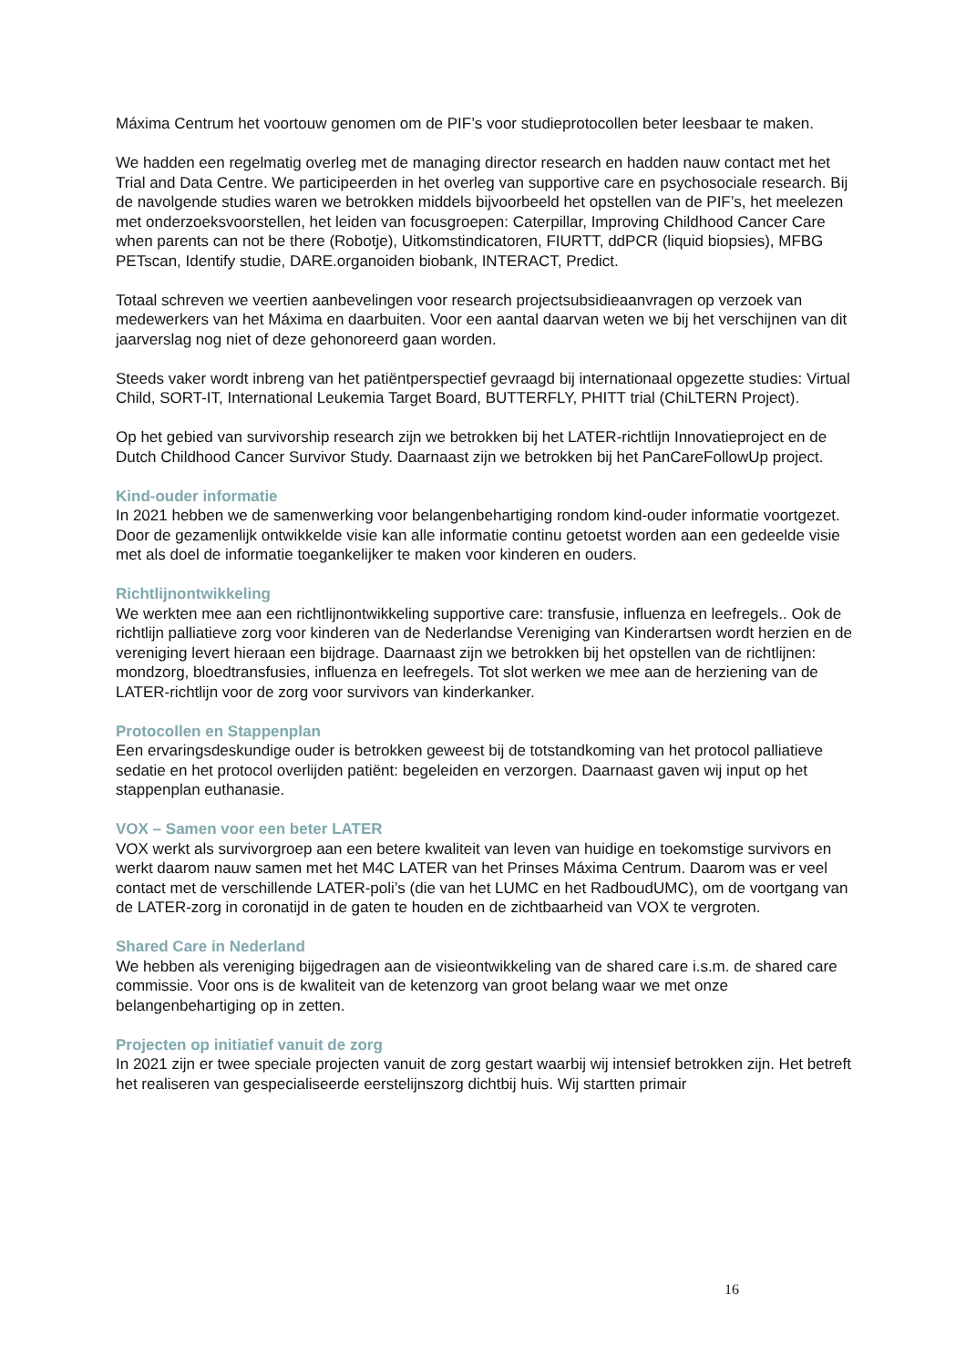Máxima Centrum het voortouw genomen om de PIF’s voor studieprotocollen beter leesbaar te maken.
We hadden een regelmatig overleg met de managing director research en hadden nauw contact met het Trial and Data Centre. We participeerden in het overleg van supportive care en psychosociale research. Bij de navolgende studies waren we betrokken middels bijvoorbeeld het opstellen van de PIF’s, het meelezen met onderzoeksvoorstellen, het leiden van focusgroepen: Caterpillar, Improving Childhood Cancer Care when parents can not be there (Robotje), Uitkomstindicatoren, FIURTT, ddPCR (liquid biopsies), MFBG PETscan, Identify studie, DARE.organoiden biobank, INTERACT, Predict.
Totaal schreven we veertien aanbevelingen voor research projectsubsidieaanvragen op verzoek van medewerkers van het Máxima en daarbuiten. Voor een aantal daarvan weten we bij het verschijnen van dit jaarverslag nog niet of deze gehonoreerd gaan worden.
Steeds vaker wordt inbreng van het patiëntperspectief gevraagd bij internationaal opgezette studies: Virtual Child, SORT-IT, International Leukemia Target Board, BUTTERFLY, PHITT trial (ChiLTERN Project).
Op het gebied van survivorship research zijn we betrokken bij het LATER-richtlijn Innovatieproject en de Dutch Childhood Cancer Survivor Study. Daarnaast zijn we betrokken bij het PanCareFollowUp project.
Kind-ouder informatie
In 2021 hebben we de samenwerking voor belangenbehartiging rondom kind-ouder informatie voortgezet. Door de gezamenlijk ontwikkelde visie kan alle informatie continu getoetst worden aan een gedeelde visie met als doel de informatie toegankelijker te maken voor kinderen en ouders.
Richtlijnontwikkeling
We werkten mee aan een richtlijnontwikkeling supportive care: transfusie, influenza en leefregels.. Ook de richtlijn palliatieve zorg voor kinderen van de Nederlandse Vereniging van Kinderartsen wordt herzien en de vereniging levert hieraan een bijdrage. Daarnaast zijn we betrokken bij het opstellen van de richtlijnen: mondzorg, bloedtransfusies, influenza en leefregels. Tot slot werken we mee aan de herziening van de LATER-richtlijn voor de zorg voor survivors van kinderkanker.
Protocollen en Stappenplan
Een ervaringsdeskundige ouder is betrokken geweest bij de totstandkoming van het protocol palliatieve sedatie en het protocol overlijden patiënt: begeleiden en verzorgen. Daarnaast gaven wij input op het stappenplan euthanasie.
VOX – Samen voor een beter LATER
VOX werkt als survivorgroep aan een betere kwaliteit van leven van huidige en toekomstige survivors en werkt daarom nauw samen met het M4C LATER van het Prinses Máxima Centrum. Daarom was er veel contact met de verschillende LATER-poli’s (die van het LUMC en het RadboudUMC), om de voortgang van de LATER-zorg in coronatijd in de gaten te houden en de zichtbaarheid van VOX te vergroten.
Shared Care in Nederland
We hebben als vereniging bijgedragen aan de visieontwikkeling van de shared care i.s.m. de shared care commissie. Voor ons is de kwaliteit van de ketenzorg van groot belang waar we met onze belangenbehartiging op in zetten.
Projecten op initiatief vanuit de zorg
In 2021 zijn er twee speciale projecten vanuit de zorg gestart waarbij wij intensief betrokken zijn. Het betreft het realiseren van gespecialiseerde eerstelijnszorg dichtbij huis. Wij startten primair
16